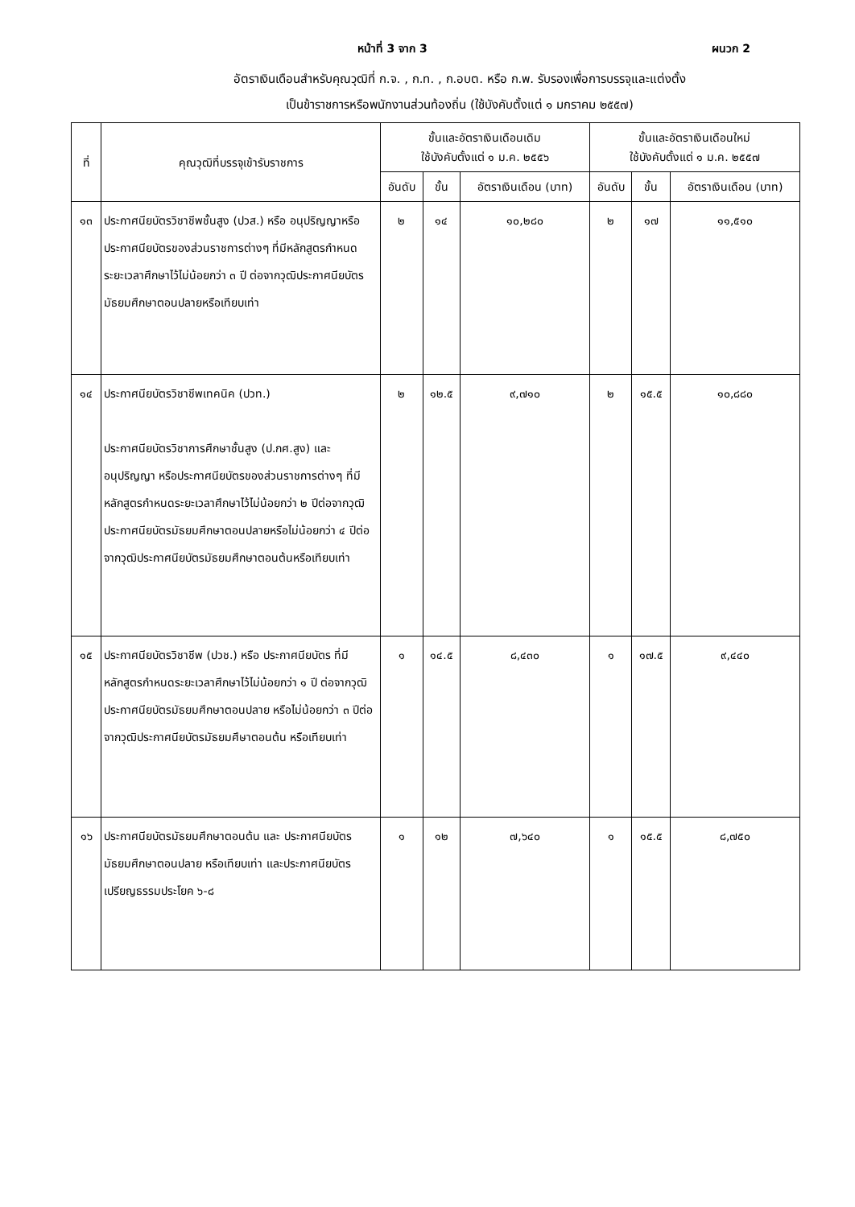หน้าที่ 3 จาก 3 ผนวก 2
อัตราเงินเดือนสำหรับคุณวุฒิที่ ก.จ. , ก.ท. , ก.อบต. หรือ ก.พ. รับรองเพื่อการบรรจุและแต่งตั้ง
เป็นข้าราชการหรือพนักงานส่วนท้องถิ่น (ใช้บังคับตั้งแต่ ๑ มกราคม ๒๕๕๗)
| ที่ | คุณวุฒิที่บรรจุเข้ารับราชการ | ขั้นและอัตราเงินเดือนเดิม ใช้บังคับตั้งแต่ ๑ ม.ค. ๒๕๕๖ | | | ขั้นและอัตราเงินเดือนใหม่ ใช้บังคับตั้งแต่ ๑ ม.ค. ๒๕๕๗ | | |
| --- | --- | --- | --- | --- | --- | --- | --- |
| | | อันดับ | ขั้น | อัตราเงินเดือน (บาท) | อันดับ | ขั้น | อัตราเงินเดือน (บาท) |
| ๑๓ | ประกาศนียบัตรวิชาชีพชั้นสูง (ปวส.) หรือ อนุปริญญาหรือประกาศนียบัตรของส่วนราชการต่างๆ ที่มีหลักสูตรกำหนดระยะเวลาศึกษาไว้ไม่น้อยกว่า ๓ ปี ต่อจากวุฒิประกาศนียบัตรมัธยมศึกษาตอนปลายหรือเทียบเท่า | ๒ | ๑๔ | ๑๐,๒๘๐ | ๒ | ๑๗ | ๑๑,๕๑๐ |
| ๑๔ | ประกาศนียบัตรวิชาชีพเทคนิค (ปวท.) ประกาศนียบัตรวิชาการศึกษาชั้นสูง (ป.กศ.สูง) และ อนุปริญญา หรือประกาศนียบัตรของส่วนราชการต่างๆ ที่มีหลักสูตรกำหนดระยะเวลาศึกษาไว้ไม่น้อยกว่า ๒ ปีต่อจากวุฒิประกาศนียบัตรมัธยมศึกษาตอนปลายหรือไม่น้อยกว่า ๔ ปีต่อจากวุฒิประกาศนียบัตรมัธยมศึกษาตอนต้นหรือเทียบเท่า | ๒ | ๑๒.๕ | ๙,๗๑๐ | ๒ | ๑๕.๕ | ๑๐,๘๘๐ |
| ๑๕ | ประกาศนียบัตรวิชาชีพ (ปวช.) หรือ ประกาศนียบัตร ที่มีหลักสูตรกำหนดระยะเวลาศึกษาไว้ไม่น้อยกว่า ๑ ปี ต่อจากวุฒิประกาศนียบัตรมัธยมศึกษาตอนปลาย หรือไม่น้อยกว่า ๓ ปีต่อจากวุฒิประกาศนียบัตรมัธยมศึษาตอนต้น หรือเทียบเท่า | ๑ | ๑๔.๕ | ๘,๔๓๐ | ๑ | ๑๗.๕ | ๙,๔๔๐ |
| ๑๖ | ประกาศนียบัตรมัธยมศึกษาตอนต้น และ ประกาศนียบัตรมัธยมศึกษาตอนปลาย หรือเทียบเท่า และประกาศนียบัตรเปรียญธรรมประโยค ๖-๘ | ๑ | ๑๒ | ๗,๖๔๐ | ๑ | ๑๕.๕ | ๘,๗๕๐ |